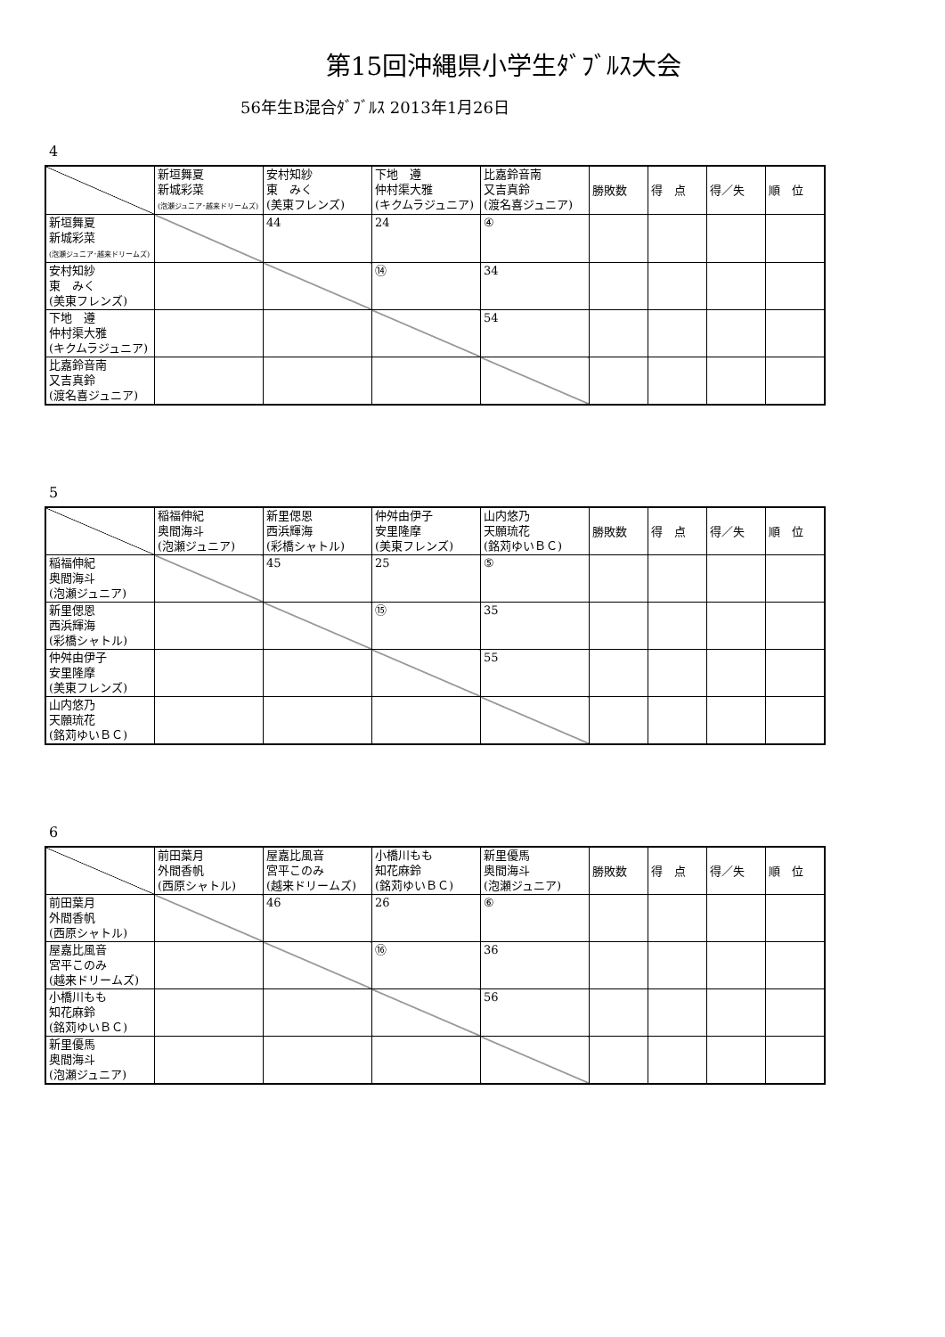第15回沖縄県小学生ﾀﾞﾌﾞﾙｽ大会
56年生B混合ﾀﾞﾌﾞﾙｽ 2013年1月26日
4
| | 新垣舞夏 新城彩菜 (泡瀬ジュニア･越来ドリームズ) | 安村知紗 東 みく (美東フレンズ) | 下地 遵 仲村渠大雅 (キクムラジュニア) | 比嘉鈴音南 又吉真鈴 (渡名喜ジュニア) | 勝敗数 | 得 点 | 得／失 | 順 位 |
| --- | --- | --- | --- | --- | --- | --- | --- | --- |
| 新垣舞夏 新城彩菜 (泡瀬ジュニア･越来ドリームズ) | | 44 | 24 | ④ | | | | |
| 安村知紗 東 みく (美東フレンズ) | | | ⑭ | 34 | | | | |
| 下地 遵 仲村渠大雅 (キクムラジュニア) | | | | 54 | | | | |
| 比嘉鈴音南 又吉真鈴 (渡名喜ジュニア) | | | | | | | | |
5
| | 稲福伸紀 奥間海斗 (泡瀬ジュニア) | 新里偲恩 西浜輝海 (彩橋シャトル) | 仲舛由伊子 安里隆摩 (美東フレンズ) | 山内悠乃 天願琉花 (銘苅ゆいＢＣ) | 勝敗数 | 得 点 | 得／失 | 順 位 |
| --- | --- | --- | --- | --- | --- | --- | --- | --- |
| 稲福伸紀 奥間海斗 (泡瀬ジュニア) | | 45 | 25 | ⑤ | | | | |
| 新里偲恩 西浜輝海 (彩橋シャトル) | | | ⑮ | 35 | | | | |
| 仲舛由伊子 安里隆摩 (美東フレンズ) | | | | 55 | | | | |
| 山内悠乃 天願琉花 (銘苅ゆいＢＣ) | | | | | | | | |
6
| | 前田葉月 外間香帆 (西原シャトル) | 屋嘉比風音 宮平このみ (越来ドリームズ) | 小橋川もも 知花麻鈴 (銘苅ゆいＢＣ) | 新里優馬 奥間海斗 (泡瀬ジュニア) | 勝敗数 | 得 点 | 得／失 | 順 位 |
| --- | --- | --- | --- | --- | --- | --- | --- | --- |
| 前田葉月 外間香帆 (西原シャトル) | | 46 | 26 | ⑥ | | | | |
| 屋嘉比風音 宮平このみ (越来ドリームズ) | | | ⑯ | 36 | | | | |
| 小橋川もも 知花麻鈴 (銘苅ゆいＢＣ) | | | | 56 | | | | |
| 新里優馬 奥間海斗 (泡瀬ジュニア) | | | | | | | | |